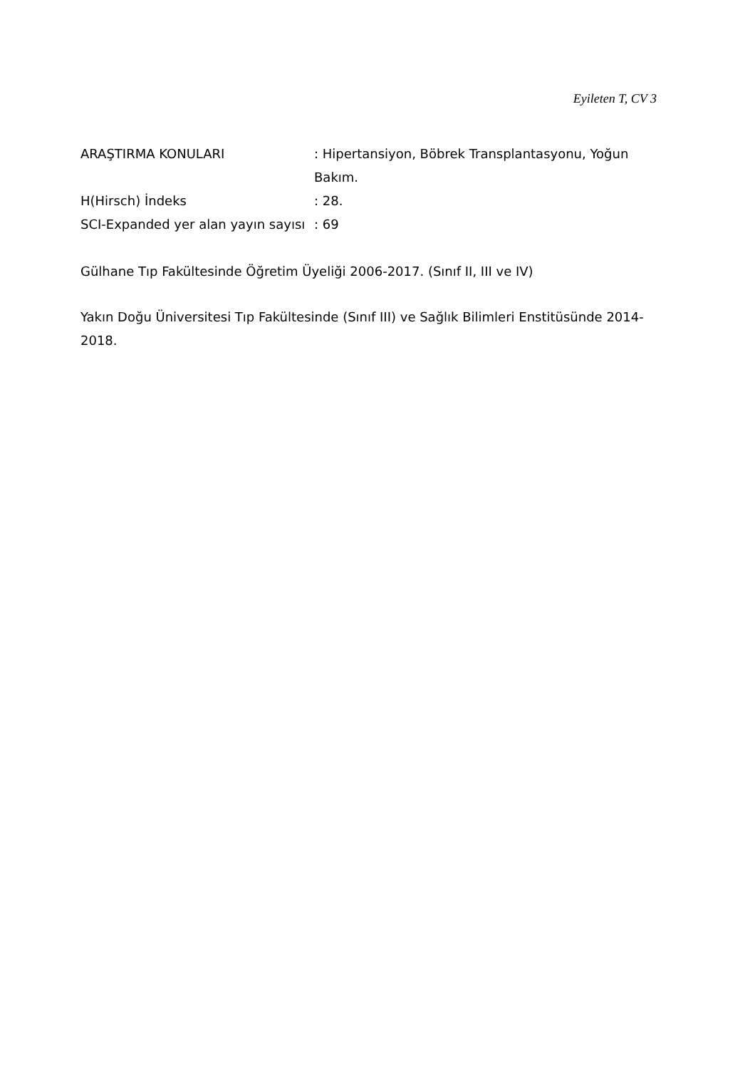Eyileten T, CV 3
ARAŞTIRMA KONULARI : Hipertansiyon, Böbrek Transplantasyonu, Yoğun Bakım.
H(Hirsch) İndeks : 28.
SCI-Expanded yer alan yayın sayısı
: 69
Gülhane Tıp Fakültesinde Öğretim Üyeliği 2006-2017. (Sınıf II, III ve IV)
Yakın Doğu Üniversitesi Tıp Fakültesinde (Sınıf III) ve Sağlık Bilimleri Enstitüsünde 2014-2018.